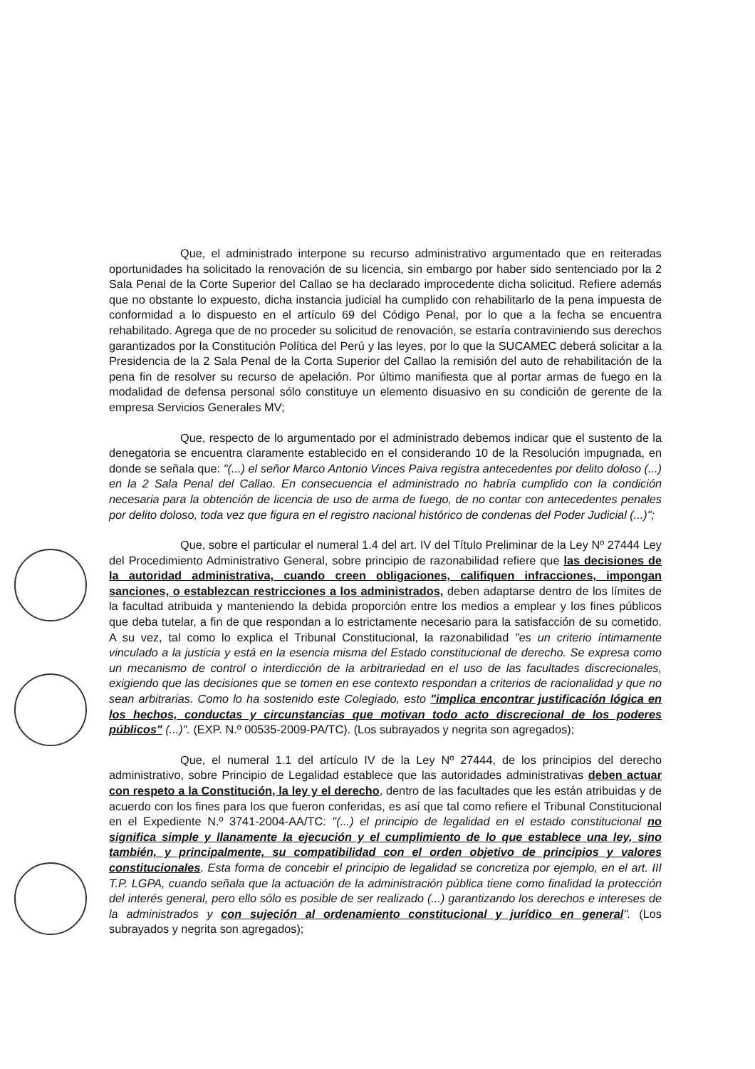Que, el administrado interpone su recurso administrativo argumentado que en reiteradas oportunidades ha solicitado la renovación de su licencia, sin embargo por haber sido sentenciado por la 2 Sala Penal de la Corte Superior del Callao se ha declarado improcedente dicha solicitud. Refiere además que no obstante lo expuesto, dicha instancia judicial ha cumplido con rehabilitarlo de la pena impuesta de conformidad a lo dispuesto en el artículo 69 del Código Penal, por lo que a la fecha se encuentra rehabilitado. Agrega que de no proceder su solicitud de renovación, se estaría contraviniendo sus derechos garantizados por la Constitución Política del Perú y las leyes, por lo que la SUCAMEC deberá solicitar a la Presidencia de la 2 Sala Penal de la Corta Superior del Callao la remisión del auto de rehabilitación de la pena fin de resolver su recurso de apelación. Por último manifiesta que al portar armas de fuego en la modalidad de defensa personal sólo constituye un elemento disuasivo en su condición de gerente de la empresa Servicios Generales MV;
Que, respecto de lo argumentado por el administrado debemos indicar que el sustento de la denegatoria se encuentra claramente establecido en el considerando 10 de la Resolución impugnada, en donde se señala que: "(...) el señor Marco Antonio Vinces Paiva registra antecedentes por delito doloso (...) en la 2 Sala Penal del Callao. En consecuencia el administrado no habría cumplido con la condición necesaria para la obtención de licencia de uso de arma de fuego, de no contar con antecedentes penales por delito doloso, toda vez que figura en el registro nacional histórico de condenas del Poder Judicial (...)";
Que, sobre el particular el numeral 1.4 del art. IV del Título Preliminar de la Ley Nº 27444 Ley del Procedimiento Administrativo General, sobre principio de razonabilidad refiere que las decisiones de la autoridad administrativa, cuando creen obligaciones, califiquen infracciones, impongan sanciones, o establezcan restricciones a los administrados, deben adaptarse dentro de los límites de la facultad atribuida y manteniendo la debida proporción entre los medios a emplear y los fines públicos que deba tutelar, a fin de que respondan a lo estrictamente necesario para la satisfacción de su cometido. A su vez, tal como lo explica el Tribunal Constitucional, la razonabilidad "es un criterio íntimamente vinculado a la justicia y está en la esencia misma del Estado constitucional de derecho. Se expresa como un mecanismo de control o interdicción de la arbitrariedad en el uso de las facultades discrecionales, exigiendo que las decisiones que se tomen en ese contexto respondan a criterios de racionalidad y que no sean arbitrarias. Como lo ha sostenido este Colegiado, esto "implica encontrar justificación lógica en los hechos, conductas y circunstancias que motivan todo acto discrecional de los poderes públicos" (...)". (EXP. N.º 00535-2009-PA/TC). (Los subrayados y negrita son agregados);
Que, el numeral 1.1 del artículo IV de la Ley Nº 27444, de los principios del derecho administrativo, sobre Principio de Legalidad establece que las autoridades administrativas deben actuar con respeto a la Constitución, la ley y el derecho, dentro de las facultades que les están atribuidas y de acuerdo con los fines para los que fueron conferidas, es así que tal como refiere el Tribunal Constitucional en el Expediente N.º 3741-2004-AA/TC: "(...) el principio de legalidad en el estado constitucional no significa simple y llanamente la ejecución y el cumplimiento de lo que establece una ley, sino también, y principalmente, su compatibilidad con el orden objetivo de principios y valores constitucionales. Esta forma de concebir el principio de legalidad se concretiza por ejemplo, en el art. III T.P. LGPA, cuando señala que la actuación de la administración pública tiene como finalidad la protección del interés general, pero ello sólo es posible de ser realizado (...) garantizando los derechos e intereses de la administrados y con sujeción al ordenamiento constitucional y jurídico en general". (Los subrayados y negrita son agregados);